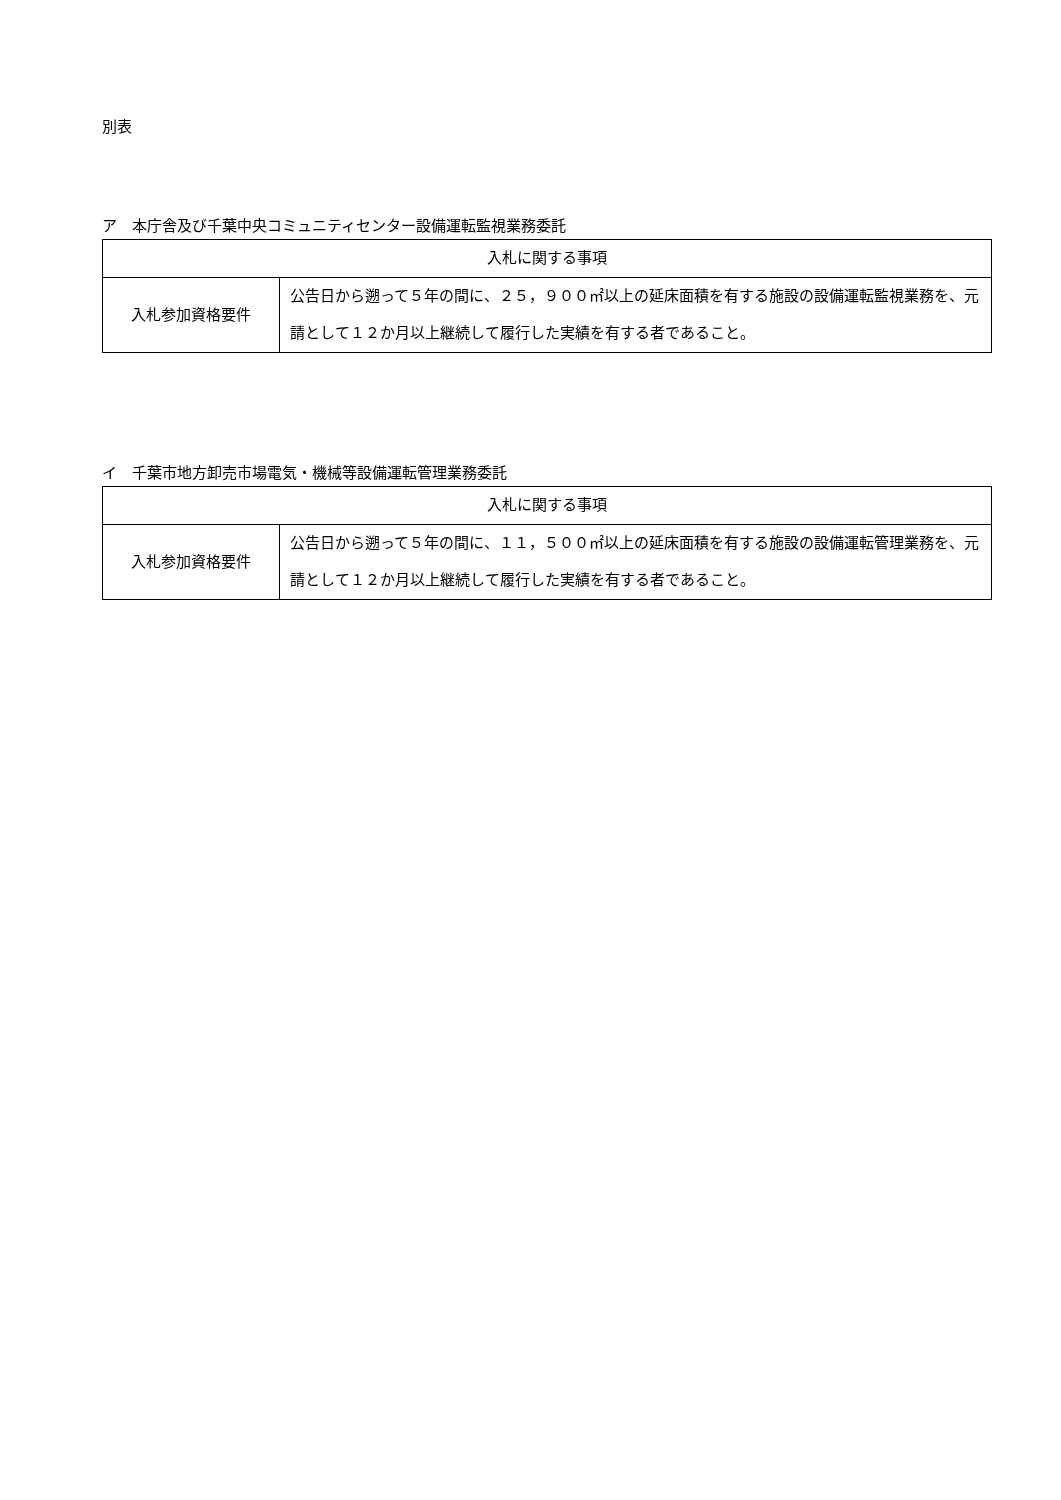別表
ア　本庁舎及び千葉中央コミュニティセンター設備運転監視業務委託
| 入札に関する事項 | |
| 入札参加資格要件 | 公告日から遡って５年の間に、２５，９００㎡以上の延床面積を有する施設の設備運転監視業務を、元請として１２か月以上継続して履行した実績を有する者であること。 |
イ　千葉市地方卸売市場電気・機械等設備運転管理業務委託
| 入札に関する事項 | |
| 入札参加資格要件 | 公告日から遡って５年の間に、１１，５００㎡以上の延床面積を有する施設の設備運転管理業務を、元請として１２か月以上継続して履行した実績を有する者であること。 |